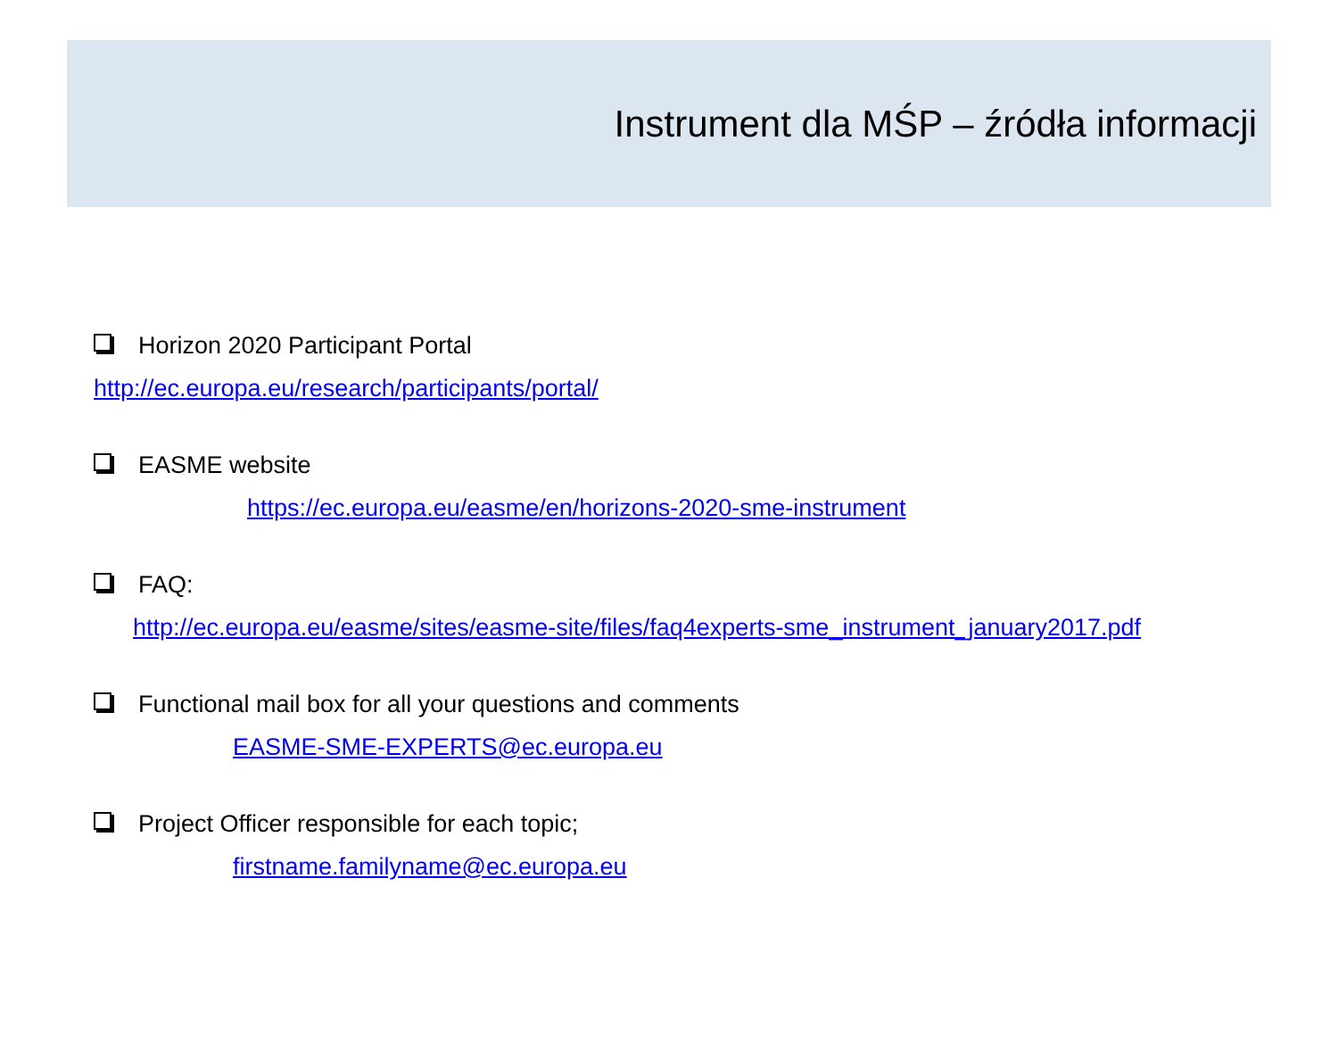Instrument dla MŚP – źródła informacji
Horizon 2020 Participant Portal
http://ec.europa.eu/research/participants/portal/
EASME website
https://ec.europa.eu/easme/en/horizons-2020-sme-instrument
FAQ:
http://ec.europa.eu/easme/sites/easme-site/files/faq4experts-sme_instrument_january2017.pdf
Functional mail box for all your questions and comments
EASME-SME-EXPERTS@ec.europa.eu
Project Officer responsible for each topic;
firstname.familyname@ec.europa.eu